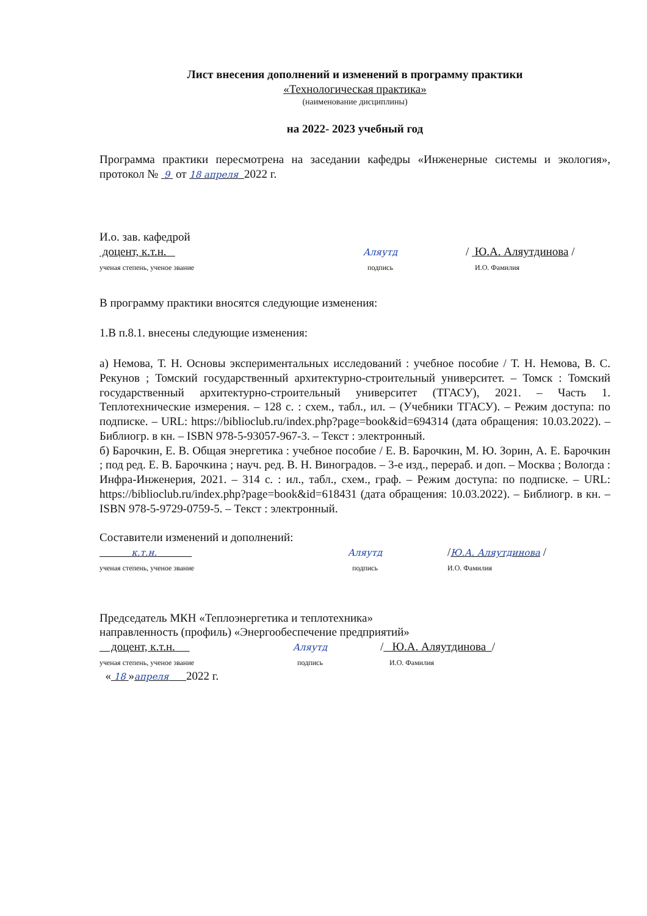Лист внесения дополнений и изменений в программу практики
«Технологическая практика»
(наименование дисциплины)
на 2022- 2023 учебный год
Программа практики пересмотрена на заседании кафедры «Инженерные системы и экология», протокол № 9 от 18 апреля 2022 г.
И.о. зав. кафедрой
доцент, к.т.н.
ученая степень, ученое звание
Аляутд
подпись
/ Ю.А. Аляутдинова /
И.О. Фамилия
В программу практики вносятся следующие изменения:
1.В п.8.1. внесены следующие изменения:
а) Немова, Т. Н. Основы экспериментальных исследований : учебное пособие / Т. Н. Немова, В. С. Рекунов ; Томский государственный архитектурно-строительный университет. – Томск : Томский государственный архитектурно-строительный университет (ТГАСУ), 2021. – Часть 1. Теплотехнические измерения. – 128 с. : схем., табл., ил. – (Учебники ТГАСУ). – Режим доступа: по подписке. – URL: https://biblioclub.ru/index.php?page=book&id=694314 (дата обращения: 10.03.2022). – Библиогр. в кн. – ISBN 978-5-93057-967-3. – Текст : электронный.
б) Барочкин, Е. В. Общая энергетика : учебное пособие / Е. В. Барочкин, М. Ю. Зорин, А. Е. Барочкин ; под ред. Е. В. Барочкина ; науч. ред. В. Н. Виноградов. – 3-е изд., перераб. и доп. – Москва ; Вологда : Инфра-Инженерия, 2021. – 314 с. : ил., табл., схем., граф. – Режим доступа: по подписке. – URL: https://biblioclub.ru/index.php?page=book&id=618431 (дата обращения: 10.03.2022). – Библиогр. в кн. – ISBN 978-5-9729-0759-5. – Текст : электронный.
Составители изменений и дополнений:
к.т.н.
ученая степень, ученое звание
Аляутд
подпись
/Ю.А. Аляутдинова /
И.О. Фамилия
Председатель МКН «Теплоэнергетика и теплотехника»
направленность (профиль) «Энергообеспечение предприятий»
доцент, к.т.н.
ученая степень, ученое звание
Аляутд
подпись
/ Ю.А. Аляутдинова /
И.О. Фамилия
« 18 »апреля 2022 г.